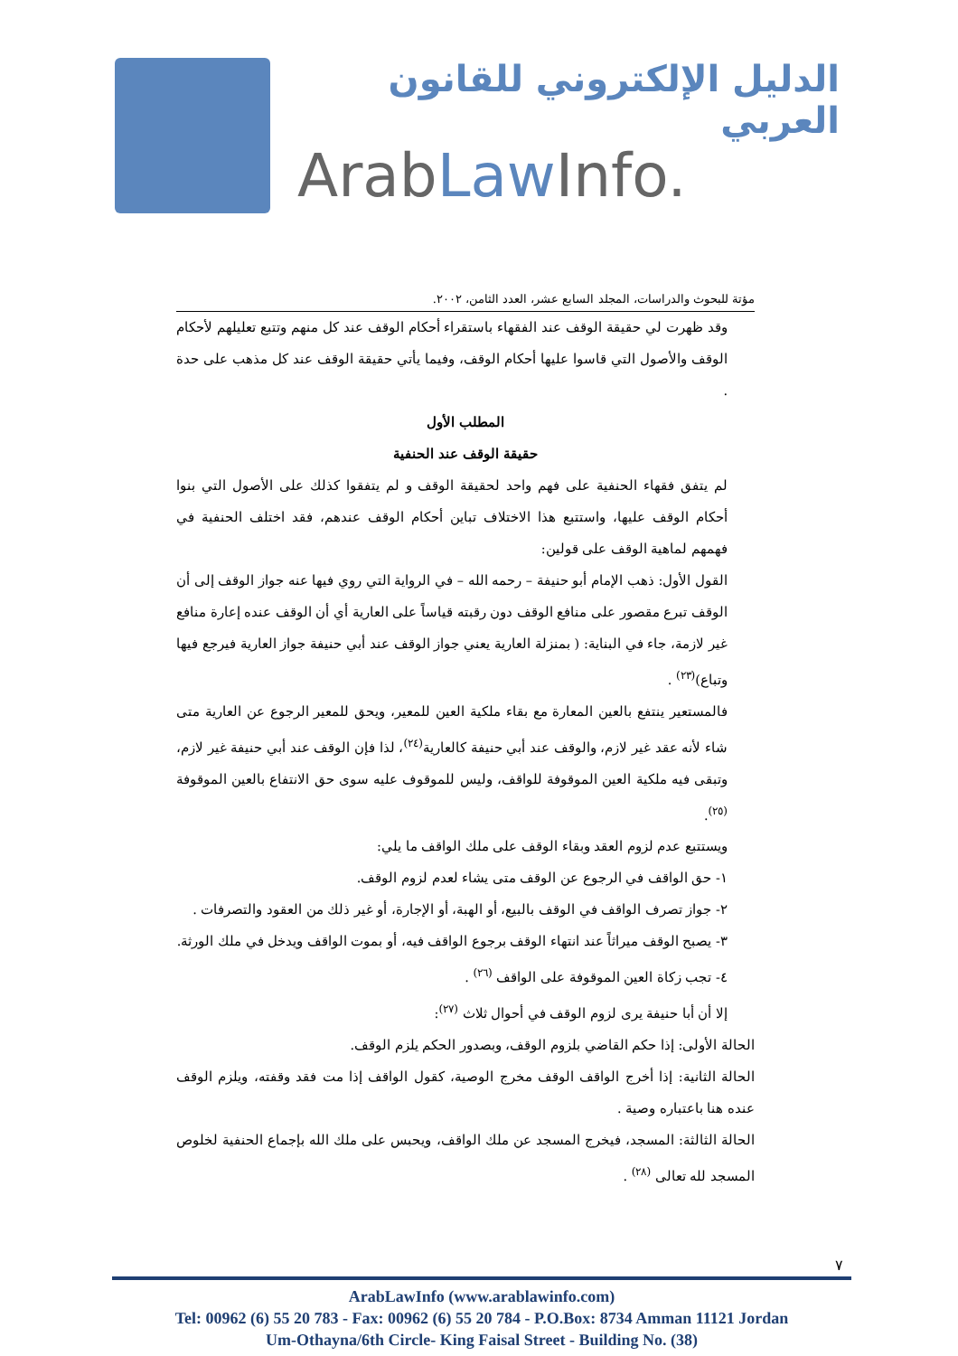الدليل الإلكتروني للقانون العربي
ArabLaw Info.
مؤتة للبحوث والدراسات، المجلد السابع عشر، العدد الثامن، ٢٠٠٢.
وقد ظهرت لي حقيقة الوقف عند الفقهاء باستقراء أحكام الوقف عند كل منهم وتتبع تعليلهم لأحكام الوقف والأصول التي قاسوا عليها أحكام الوقف، وفيما يأتي حقيقة الوقف عند كل مذهب على حدة .
المطلب الأول
حقيقة الوقف عند الحنفية
لم يتفق فقهاء الحنفية على فهم واحد لحقيقة الوقف و لم يتفقوا كذلك على الأصول التي بنوا أحكام الوقف عليها، واستتبع هذا الاختلاف تباين أحكام الوقف عندهم، فقد اختلف الحنفية في فهمهم لماهية الوقف على قولين:
القول الأول: ذهب الإمام أبو حنيفة – رحمه الله – في الرواية التي روي فيها عنه جواز الوقف إلى أن الوقف تبرع مقصور على منافع الوقف دون رقبته قياساً على العارية أي أن الوقف عنده إعارة منافع غير لازمة، جاء في البناية: ( بمنزلة العارية يعني جواز الوقف عند أبي حنيفة جواز العارية فيرجع فيها وتباع)<sup>(٢٣)</sup> .
فالمستعير ينتفع بالعين المعارة مع بقاء ملكية العين للمعير، ويحق للمعير الرجوع عن العارية متى شاء لأنه عقد غير لازم، والوقف عند أبي حنيفة كالعارية<sup>(٢٤)</sup>، لذا فإن الوقف عند أبي حنيفة غير لازم، وتبقى فيه ملكية العين الموقوفة للواقف، وليس للموقوف عليه سوى حق الانتفاع بالعين الموقوفة <sup>(٢٥)</sup>.
ويستتبع عدم لزوم العقد وبقاء الوقف على ملك الواقف ما يلي:
١- حق الواقف في الرجوع عن الوقف متى يشاء لعدم لزوم الوقف.
٢- جواز تصرف الواقف في الوقف بالبيع، أو الهبة، أو الإجارة، أو غير ذلك من العقود والتصرفات .
٣- يصبح الوقف ميراثاً عند انتهاء الوقف برجوع الواقف فيه، أو بموت الواقف ويدخل في ملك الورثة.
٤- تجب زكاة العين الموقوفة على الواقف <sup>(٢٦)</sup> .
إلا أن أبا حنيفة يرى لزوم الوقف في أحوال ثلاث <sup>(٢٧)</sup>:
الحالة الأولى: إذا حكم القاضي بلزوم الوقف، وبصدور الحكم يلزم الوقف.
الحالة الثانية: إذا أخرج الواقف الوقف مخرج الوصية، كقول الواقف إذا مت فقد وقفته، ويلزم الوقف عنده هنا باعتباره وصية .
الحالة الثالثة: المسجد، فيخرج المسجد عن ملك الواقف، ويحبس على ملك الله بإجماع الحنفية لخلوص المسجد لله تعالى <sup>(٢٨)</sup> .
٧
ArabLawInfo (www.arablawinfo.com)
Tel: 00962 (6) 55 20 783 - Fax: 00962 (6) 55 20 784 - P.O.Box: 8734 Amman 11121 Jordan
Um-Othayna/6th Circle- King Faisal Street - Building No. (38)